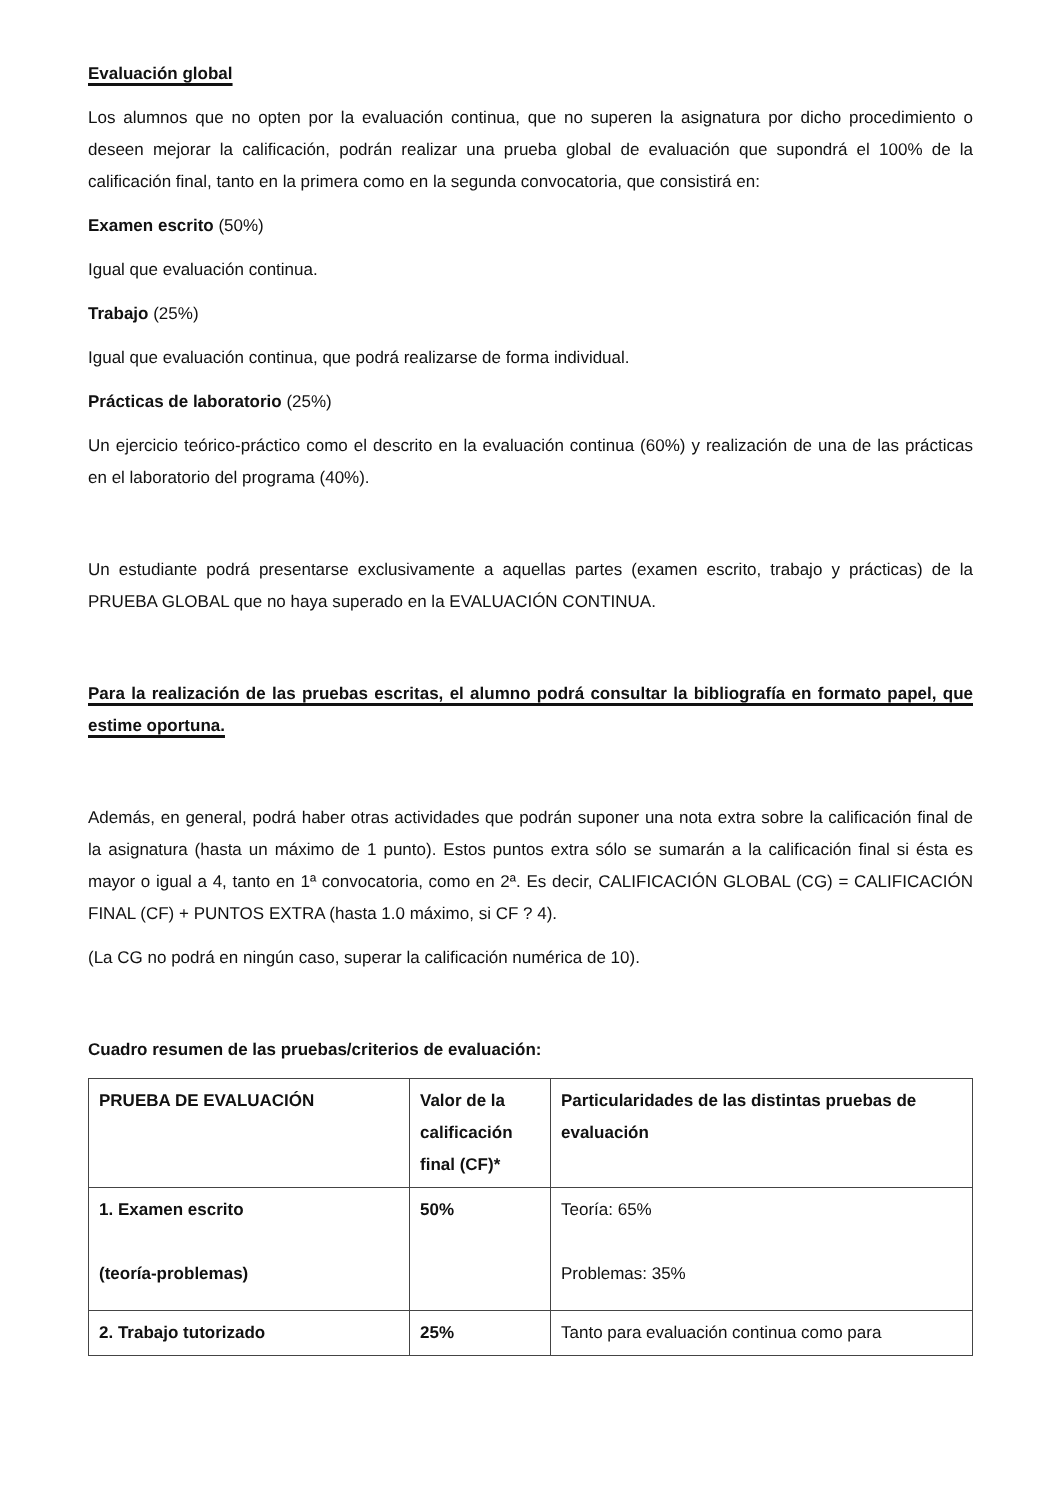Evaluación global
Los alumnos que no opten por la evaluación continua, que no superen la asignatura por dicho procedimiento o deseen mejorar la calificación, podrán realizar una prueba global de evaluación que supondrá el 100% de la calificación final, tanto en la primera como en la segunda convocatoria, que consistirá en:
Examen escrito (50%)
Igual que evaluación continua.
Trabajo (25%)
Igual que evaluación continua, que podrá realizarse de forma individual.
Prácticas de laboratorio (25%)
Un ejercicio teórico-práctico como el descrito en la evaluación continua (60%) y realización de una de las prácticas en el laboratorio del programa (40%).
Un estudiante podrá presentarse exclusivamente a aquellas partes (examen escrito, trabajo y prácticas) de la PRUEBA GLOBAL que no haya superado en la EVALUACIÓN CONTINUA.
Para la realización de las pruebas escritas, el alumno podrá consultar la bibliografía en formato papel, que estime oportuna.
Además, en general, podrá haber otras actividades que podrán suponer una nota extra sobre la calificación final de la asignatura (hasta un máximo de 1 punto). Estos puntos extra sólo se sumarán a la calificación final si ésta es mayor o igual a 4, tanto en 1ª convocatoria, como en 2ª. Es decir, CALIFICACIÓN GLOBAL (CG) = CALIFICACIÓN FINAL (CF) + PUNTOS EXTRA (hasta 1.0 máximo, si CF ? 4).
(La CG no podrá en ningún caso, superar la calificación numérica de 10).
Cuadro resumen de las pruebas/criterios de evaluación:
| PRUEBA DE EVALUACIÓN | Valor de la calificación final (CF)* | Particularidades de las distintas pruebas de evaluación |
| 1. Examen escrito (teoría-problemas) | 50% | Teoría: 65% Problemas: 35% |
| 2. Trabajo tutorizado | 25% | Tanto para evaluación continua como para |